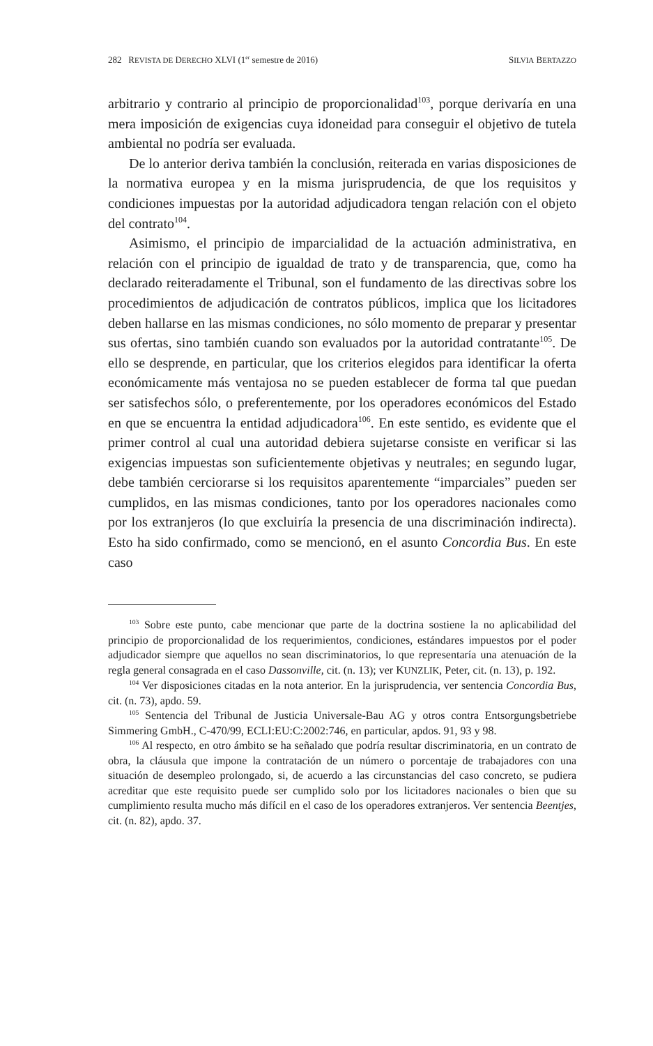282 REVISTA DE DERECHO XLVI (1<sup>er</sup> semestre de 2016) SILVIA BERTAZZO
arbitrario y contrario al principio de proporcionalidad<sup>103</sup>, porque derivaría en una mera imposición de exigencias cuya idoneidad para conseguir el objetivo de tutela ambiental no podría ser evaluada.
De lo anterior deriva también la conclusión, reiterada en varias disposiciones de la normativa europea y en la misma jurisprudencia, de que los requisitos y condiciones impuestas por la autoridad adjudicadora tengan relación con el objeto del contrato<sup>104</sup>.
Asimismo, el principio de imparcialidad de la actuación administrativa, en relación con el principio de igualdad de trato y de transparencia, que, como ha declarado reiteradamente el Tribunal, son el fundamento de las directivas sobre los procedimientos de adjudicación de contratos públicos, implica que los licitadores deben hallarse en las mismas condiciones, no sólo momento de preparar y presentar sus ofertas, sino también cuando son evaluados por la autoridad contratante<sup>105</sup>. De ello se desprende, en particular, que los criterios elegidos para identificar la oferta económicamente más ventajosa no se pueden establecer de forma tal que puedan ser satisfechos sólo, o preferentemente, por los operadores económicos del Estado en que se encuentra la entidad adjudicadora<sup>106</sup>. En este sentido, es evidente que el primer control al cual una autoridad debiera sujetarse consiste en verificar si las exigencias impuestas son suficientemente objetivas y neutrales; en segundo lugar, debe también cerciorarse si los requisitos aparentemente “imparciales” pueden ser cumplidos, en las mismas condiciones, tanto por los operadores nacionales como por los extranjeros (lo que excluiría la presencia de una discriminación indirecta). Esto ha sido confirmado, como se mencionó, en el asunto Concordia Bus. En este caso
<sup>103</sup> Sobre este punto, cabe mencionar que parte de la doctrina sostiene la no aplicabilidad del principio de proporcionalidad de los requerimientos, condiciones, estándares impuestos por el poder adjudicador siempre que aquellos no sean discriminatorios, lo que representaría una atenuación de la regla general consagrada en el caso Dassonville, cit. (n. 13); ver KUNZLIK, Peter, cit. (n. 13), p. 192.
<sup>104</sup> Ver disposiciones citadas en la nota anterior. En la jurisprudencia, ver sentencia Concordia Bus, cit. (n. 73), apdo. 59.
<sup>105</sup> Sentencia del Tribunal de Justicia Universale-Bau AG y otros contra Entsorgungsbetriebe Simmering GmbH., C-470/99, ECLI:EU:C:2002:746, en particular, apdos. 91, 93 y 98.
<sup>106</sup> Al respecto, en otro ámbito se ha señalado que podría resultar discriminatoria, en un contrato de obra, la cláusula que impone la contratación de un número o porcentaje de trabajadores con una situación de desempleo prolongado, si, de acuerdo a las circunstancias del caso concreto, se pudiera acreditar que este requisito puede ser cumplido solo por los licitadores nacionales o bien que su cumplimiento resulta mucho más difícil en el caso de los operadores extranjeros. Ver sentencia Beentjes, cit. (n. 82), apdo. 37.